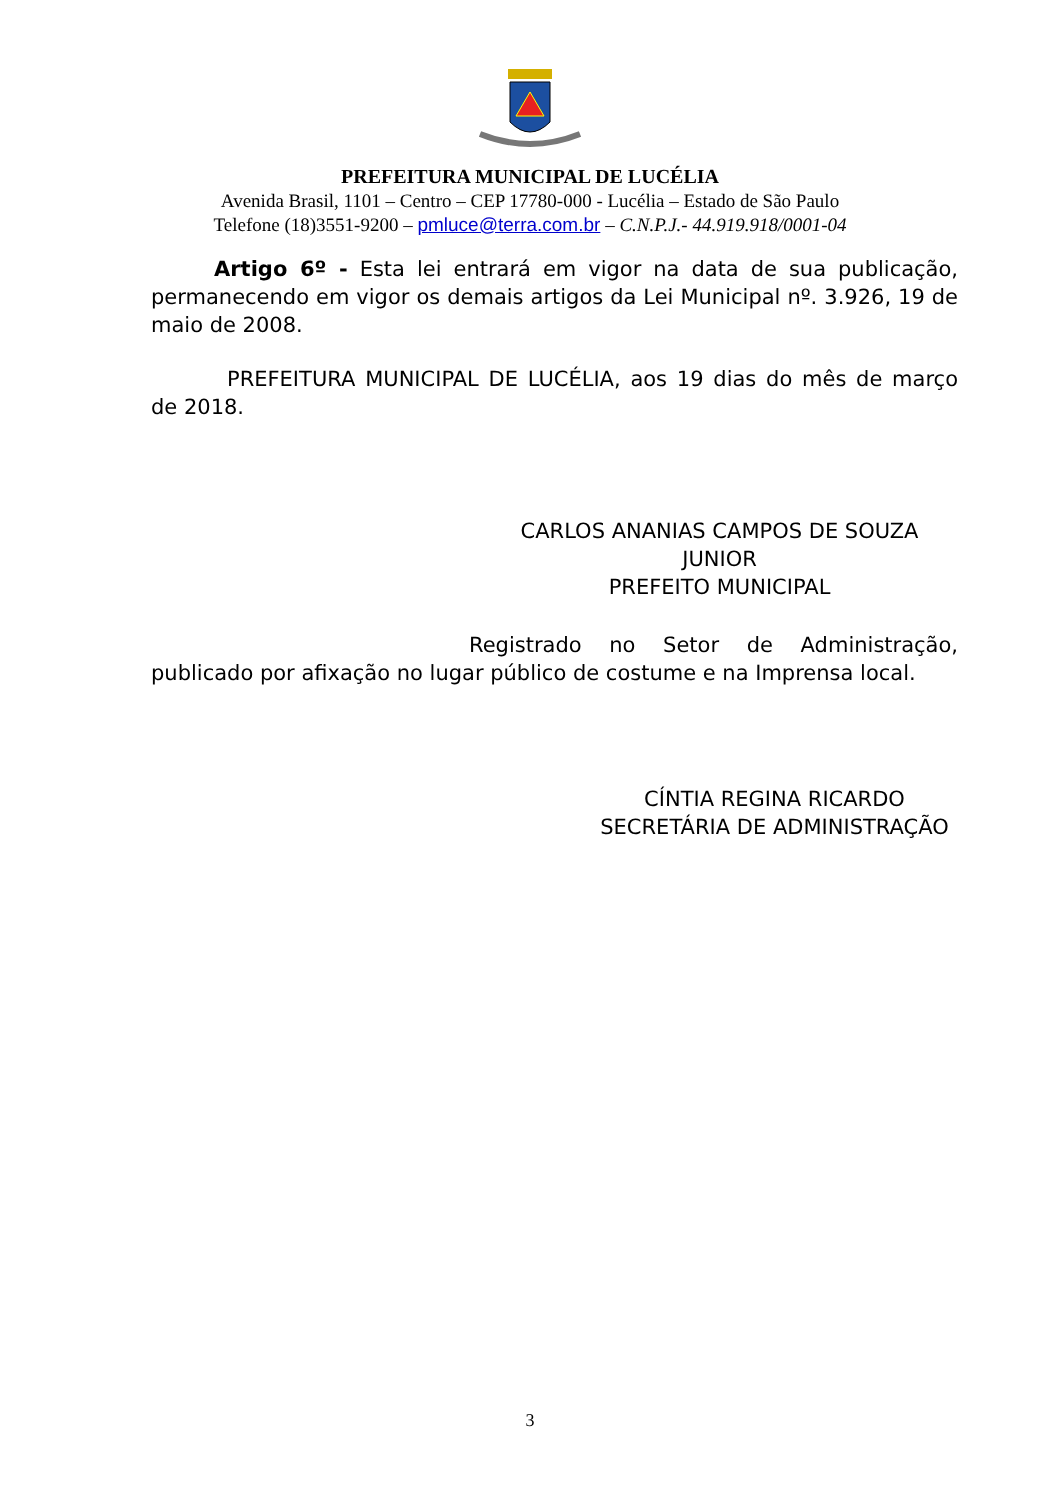PREFEITURA MUNICIPAL DE LUCÉLIA
Avenida Brasil, 1101 – Centro – CEP 17780-000 - Lucélia – Estado de São Paulo
Telefone (18)3551-9200 – pmluce@terra.com.br – C.N.P.J.- 44.919.918/0001-04
Artigo 6º - Esta lei entrará em vigor na data de sua publicação, permanecendo em vigor os demais artigos da Lei Municipal nº. 3.926, 19 de maio de 2008.
PREFEITURA MUNICIPAL DE LUCÉLIA, aos 19 dias do mês de março de 2018.
CARLOS ANANIAS CAMPOS DE SOUZA JUNIOR
PREFEITO MUNICIPAL
Registrado no Setor de Administração, publicado por afixação no lugar público de costume e na Imprensa local.
CÍNTIA REGINA RICARDO
SECRETÁRIA DE ADMINISTRAÇÃO
3